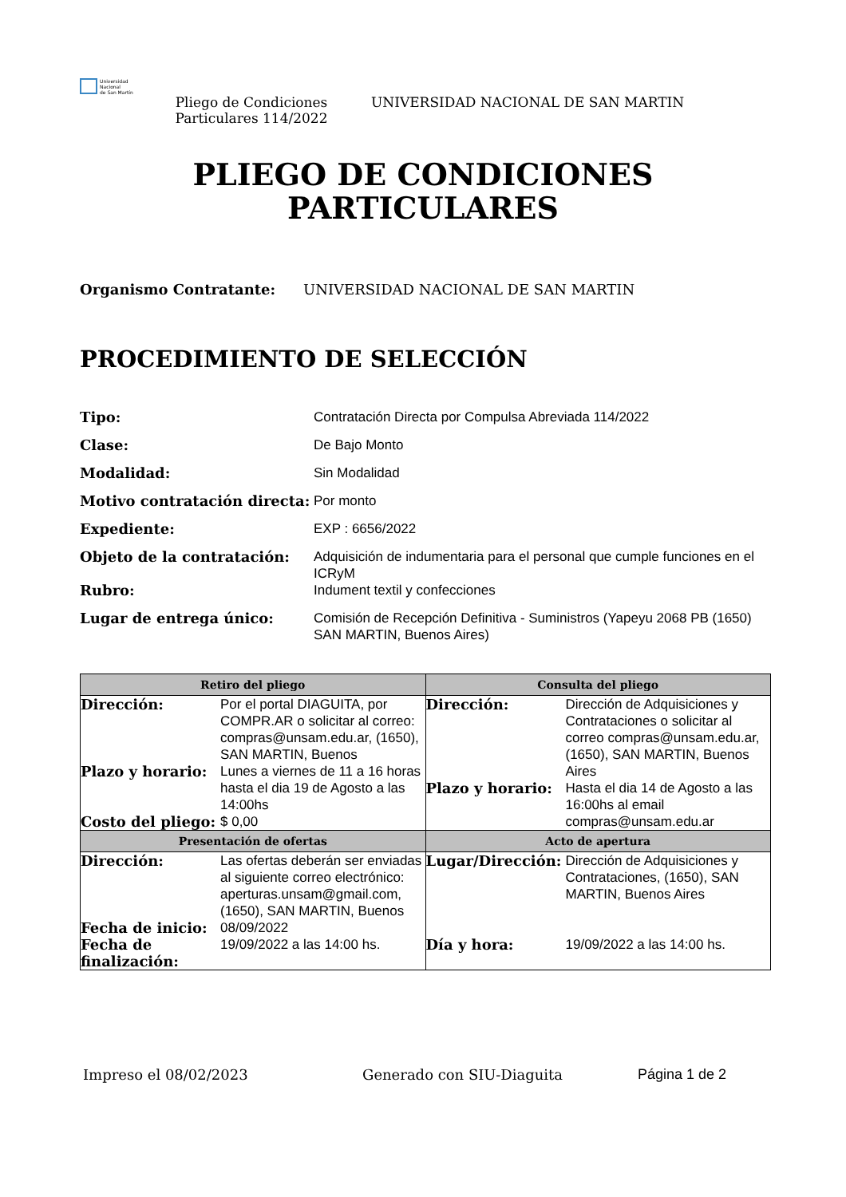Universidad
Nacional
de San Martín
Pliego de Condiciones Particulares 114/2022
UNIVERSIDAD NACIONAL DE SAN MARTIN
PLIEGO DE CONDICIONES
PARTICULARES
Organismo Contratante: UNIVERSIDAD NACIONAL DE SAN MARTIN
PROCEDIMIENTO DE SELECCIÓN
Tipo:
Contratación Directa por Compulsa Abreviada 114/2022
Clase:
De Bajo Monto
Modalidad:
Sin Modalidad
Motivo contratación directa:
Por monto
Expediente:
EXP : 6656/2022
Objeto de la contratación:
Adquisición de indumentaria para el personal que cumple funciones en el ICRyM
Rubro:
Indument textil y confecciones
Lugar de entrega único:
Comisión de Recepción Definitiva - Suministros (Yapeyu 2068 PB (1650) SAN MARTIN, Buenos Aires)
| Retiro del pliego | Consulta del pliego |
| --- | --- |
| Dirección: Por el portal DIAGUITA, por COMPR.AR o solicitar al correo: compras@unsam.edu.ar, (1650), SAN MARTIN, Buenos Plazo y horario: Lunes a viernes de 11 a 16 horas hasta el dia 19 de Agosto a las 14:00hs Costo del pliego: $ 0,00 | Dirección: Dirección de Adquisiciones y Contrataciones o solicitar al correo compras@unsam.edu.ar, (1650), SAN MARTIN, Buenos Aires Plazo y horario: Hasta el dia 14 de Agosto a las 16:00hs al email compras@unsam.edu.ar |
| Presentación de ofertas | Acto de apertura |
| Dirección: Las ofertas deberán ser enviadas al siguiente correo electrónico: aperturas.unsam@gmail.com, (1650), SAN MARTIN, Buenos Fecha de inicio: 08/09/2022 Fecha de finalización: 19/09/2022 a las 14:00 hs. | Lugar/Dirección: Dirección de Adquisiciones y Contrataciones, (1650), SAN MARTIN, Buenos Aires Día y hora: 19/09/2022 a las 14:00 hs. |
Impreso el 08/02/2023 Generado con SIU-Diaguita Página 1 de 2